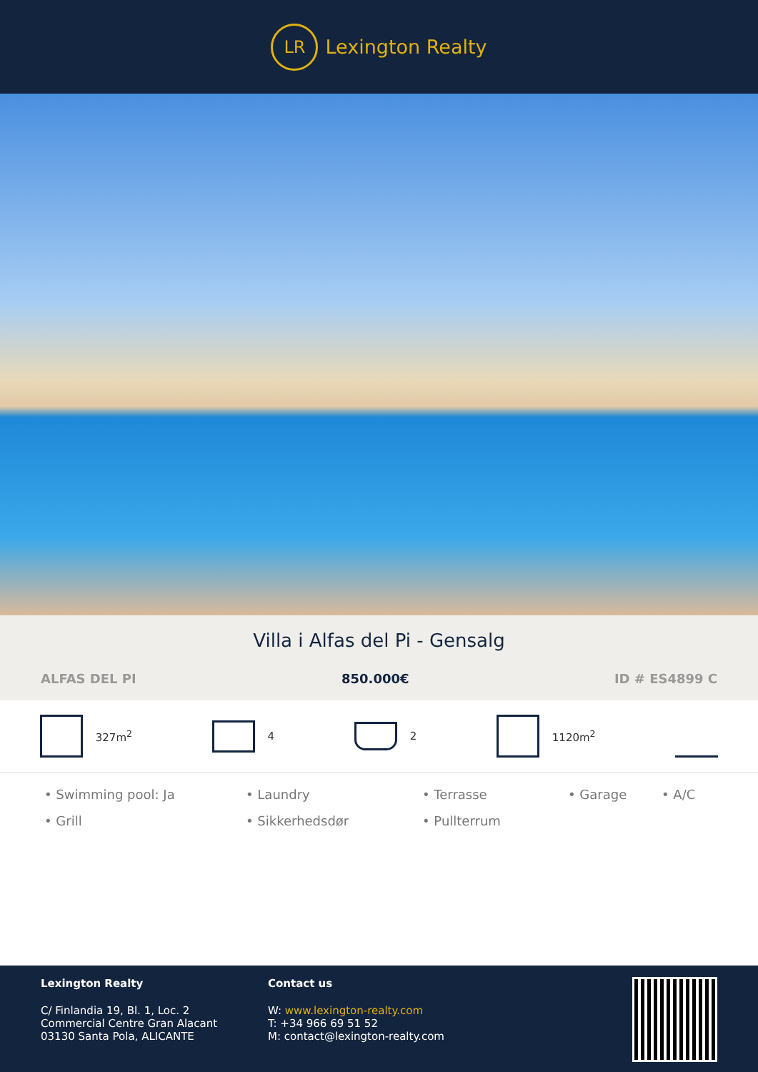LR
Lexington Realty
Villa i Alfas del Pi - Gensalg
ALFAS DEL PI 850.000€ ID # ES4899 C
327m<sup>2</sup> 4 2 1120m<sup>2</sup>
• Swimming pool: Ja • Laundry • Terrasse • Garage • A/C • Grill • Sikkerhedsdør • Pullterrum
Lexington Realty
C/ Finlandia 19, Bl. 1, Loc. 2
Commercial Centre Gran Alacant
03130 Santa Pola, ALICANTE
Contact us
W: www.lexington-realty.com
T: +34 966 69 51 52
M: contact@lexington-realty.com